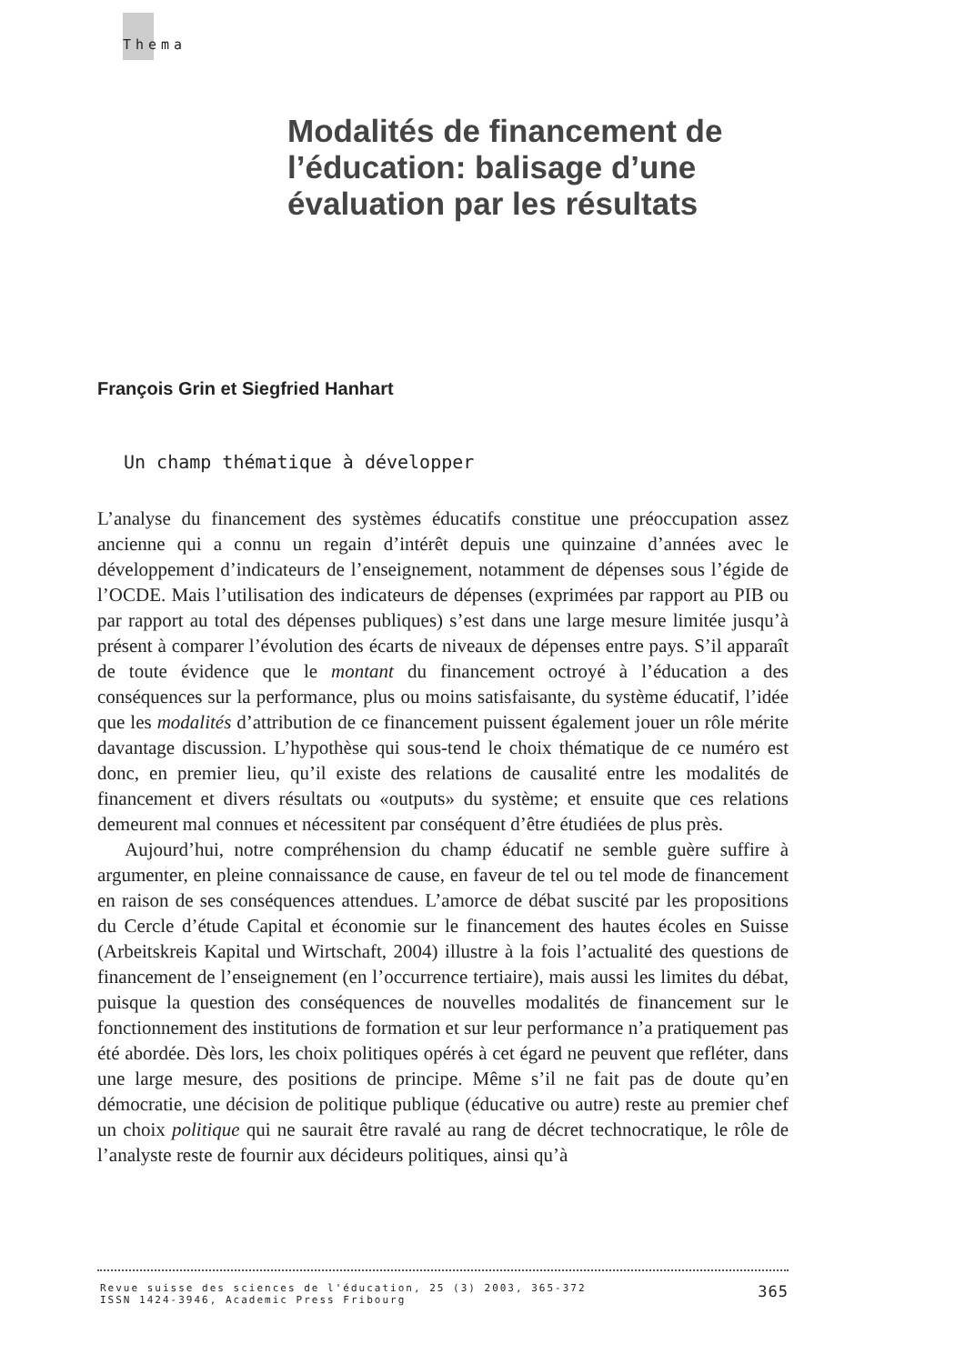Thema
Modalités de financement de
l’éducation: balisage d’une
évaluation par les résultats
François Grin et Siegfried Hanhart
Un champ thématique à développer
L’analyse du financement des systèmes éducatifs constitue une préoccupation assez ancienne qui a connu un regain d’intérêt depuis une quinzaine d’années avec le développement d’indicateurs de l’enseignement, notamment de dépenses sous l’égide de l’OCDE. Mais l’utilisation des indicateurs de dépenses (exprimées par rapport au PIB ou par rapport au total des dépenses publiques) s’est dans une large mesure limitée jusqu’à présent à comparer l’évolution des écarts de niveaux de dépenses entre pays. S’il apparaît de toute évidence que le montant du financement octroyé à l’éducation a des conséquences sur la performance, plus ou moins satisfaisante, du système éducatif, l’idée que les modalités d’attribution de ce financement puissent également jouer un rôle mérite davantage discussion. L’hypothèse qui sous-tend le choix thématique de ce numéro est donc, en premier lieu, qu’il existe des relations de causalité entre les modalités de financement et divers résultats ou «outputs» du système; et ensuite que ces relations demeurent mal connues et nécessitent par conséquent d’être étudiées de plus près.
Aujourd’hui, notre compréhension du champ éducatif ne semble guère suffire à argumenter, en pleine connaissance de cause, en faveur de tel ou tel mode de financement en raison de ses conséquences attendues. L’amorce de débat suscité par les propositions du Cercle d’étude Capital et économie sur le financement des hautes écoles en Suisse (Arbeitskreis Kapital und Wirtschaft, 2004) illustre à la fois l’actualité des questions de financement de l’enseignement (en l’occurrence tertiaire), mais aussi les limites du débat, puisque la question des conséquences de nouvelles modalités de financement sur le fonctionnement des institutions de formation et sur leur performance n’a pratiquement pas été abordée. Dès lors, les choix politiques opérés à cet égard ne peuvent que refléter, dans une large mesure, des positions de principe. Même s’il ne fait pas de doute qu’en démocratie, une décision de politique publique (éducative ou autre) reste au premier chef un choix politique qui ne saurait être ravalé au rang de décret technocratique, le rôle de l’analyste reste de fournir aux décideurs politiques, ainsi qu’à
Revue suisse des sciences de l'éducation, 25 (3) 2003, 365-372
ISSN 1424-3946, Academic Press Fribourg
365